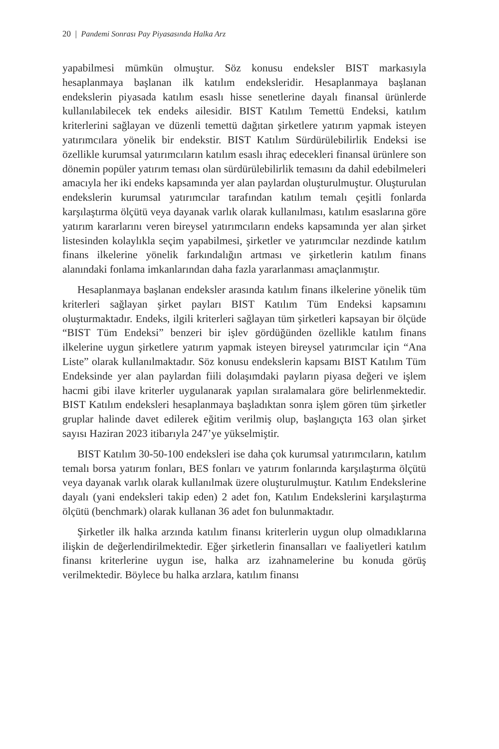20 | Pandemi Sonrası Pay Piyasasında Halka Arz
yapabilmesi mümkün olmuştur. Söz konusu endeksler BIST markasıyla hesaplanmaya başlanan ilk katılım endeksleridir. Hesaplanmaya başlanan endekslerin piyasada katılım esaslı hisse senetlerine dayalı finansal ürünlerde kullanılabilecek tek endeks ailesidir. BIST Katılım Temettü Endeksi, katılım kriterlerini sağlayan ve düzenli temettü dağıtan şirketlere yatırım yapmak isteyen yatırımcılara yönelik bir endekstir. BIST Katılım Sürdürülebilirlik Endeksi ise özellikle kurumsal yatırımcıların katılım esaslı ihraç edecekleri finansal ürünlere son dönemin popüler yatırım teması olan sürdürülebilirlik temasını da dahil edebilmeleri amacıyla her iki endeks kapsamında yer alan paylardan oluşturulmuştur. Oluşturulan endekslerin kurumsal yatırımcılar tarafından katılım temalı çeşitli fonlarda karşılaştırma ölçütü veya dayanak varlık olarak kullanılması, katılım esaslarına göre yatırım kararlarını veren bireysel yatırımcıların endeks kapsamında yer alan şirket listesinden kolaylıkla seçim yapabilmesi, şirketler ve yatırımcılar nezdinde katılım finans ilkelerine yönelik farkındalığın artması ve şirketlerin katılım finans alanındaki fonlama imkanlarından daha fazla yararlanması amaçlanmıştır.
Hesaplanmaya başlanan endeksler arasında katılım finans ilkelerine yönelik tüm kriterleri sağlayan şirket payları BIST Katılım Tüm Endeksi kapsamını oluşturmaktadır. Endeks, ilgili kriterleri sağlayan tüm şirketleri kapsayan bir ölçüde “BIST Tüm Endeksi” benzeri bir işlev gördüğünden özellikle katılım finans ilkelerine uygun şirketlere yatırım yapmak isteyen bireysel yatırımcılar için “Ana Liste” olarak kullanılmaktadır. Söz konusu endekslerin kapsamı BIST Katılım Tüm Endeksinde yer alan paylardan fiili dolaşımdaki payların piyasa değeri ve işlem hacmi gibi ilave kriterler uygulanarak yapılan sıralamalara göre belirlenmektedir. BIST Katılım endeksleri hesaplanmaya başladıktan sonra işlem gören tüm şirketler gruplar halinde davet edilerek eğitim verilmiş olup, başlangıçta 163 olan şirket sayısı Haziran 2023 itibarıyla 247’ye yükselmiştir.
BIST Katılım 30-50-100 endeksleri ise daha çok kurumsal yatırımcıların, katılım temalı borsa yatırım fonları, BES fonları ve yatırım fonlarında karşılaştırma ölçütü veya dayanak varlık olarak kullanılmak üzere oluşturulmuştur. Katılım Endekslerine dayalı (yani endeksleri takip eden) 2 adet fon, Katılım Endekslerini karşılaştırma ölçütü (benchmark) olarak kullanan 36 adet fon bulunmaktadır.
Şirketler ilk halka arzında katılım finansı kriterlerin uygun olup olmadıklarına ilişkin de değerlendirilmektedir. Eğer şirketlerin finansalları ve faaliyetleri katılım finansı kriterlerine uygun ise, halka arz izahnamelerine bu konuda görüş verilmektedir. Böylece bu halka arzlara, katılım finansı